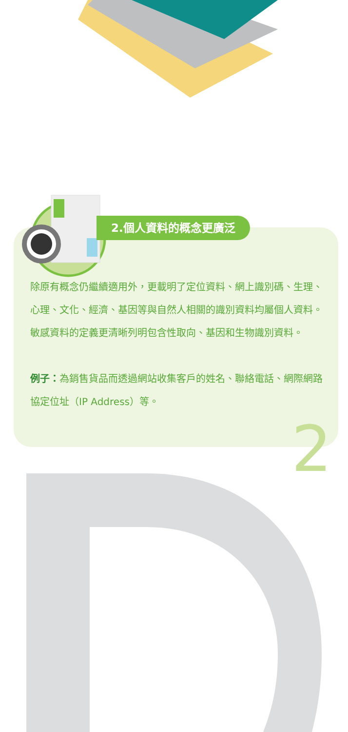2.個人資料的概念更廣泛
除原有概念仍繼續適用外，更載明了定位資料、網上識別碼、生理、心理、文化、經濟、基因等與自然人相關的識別資料均屬個人資料。敏感資料的定義更清晰列明包含性取向、基因和生物識別資料。
例子：為銷售貨品而透過網站收集客戶的姓名、聯絡電話、網際網路協定位址（IP Address）等。
2